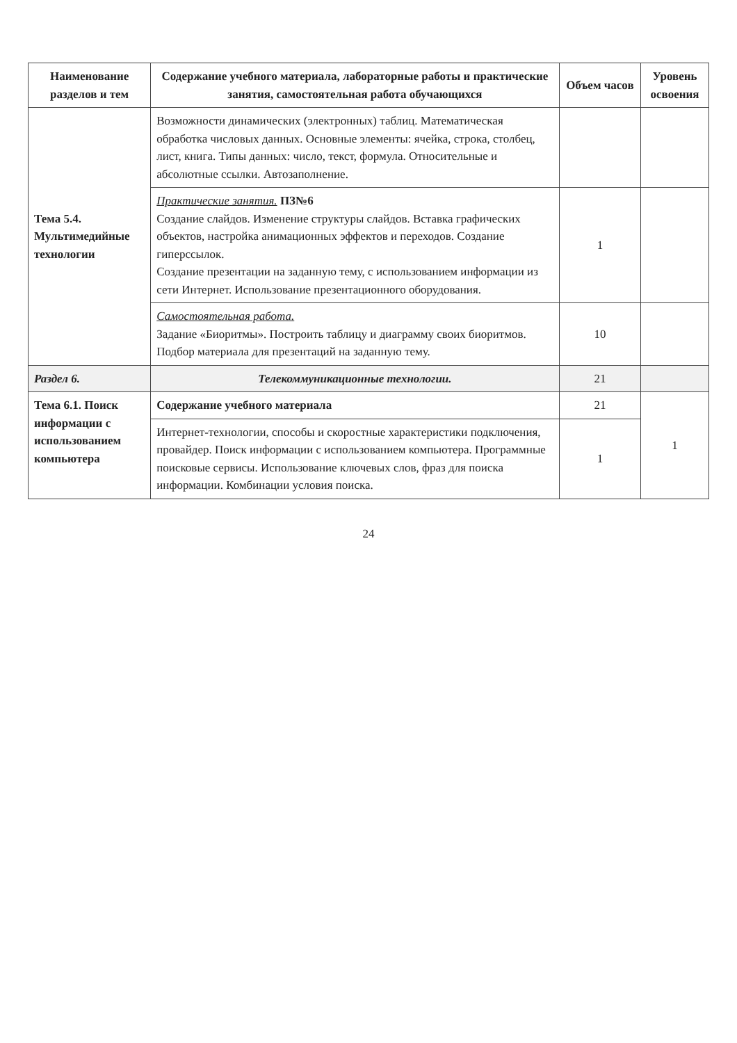| Наименование разделов и тем | Содержание учебного материала, лабораторные работы и практические занятия, самостоятельная работа обучающихся | Объем часов | Уровень освоения |
| --- | --- | --- | --- |
| Тема 5.4. Мультимедийные технологии | Возможности динамических (электронных) таблиц. Математическая обработка числовых данных. Основные элементы: ячейка, строка, столбец, лист, книга. Типы данных: число, текст, формула. Относительные и абсолютные ссылки. Автозаполнение. | | |
| | Практические занятия. ПЗ№6 Создание слайдов. Изменение структуры слайдов. Вставка графических объектов, настройка анимационных эффектов и переходов. Создание гиперссылок. Создание презентации на заданную тему, с использованием информации из сети Интернет. Использование презентационного оборудования. | 1 | |
| | Самостоятельная работа. Задание «Биоритмы». Построить таблицу и диаграмму своих биоритмов. Подбор материала для презентаций на заданную тему. | 10 | |
| Раздел 6. | Телекоммуникационные технологии. | 21 | |
| Тема 6.1. Поиск информации с использованием компьютера | Содержание учебного материала | 21 | 1 |
| | Интернет-технологии, способы и скоростные характеристики подключения, провайдер. Поиск информации с использованием компьютера. Программные поисковые сервисы. Использование ключевых слов, фраз для поиска информации. Комбинации условия поиска. | 1 | |
24